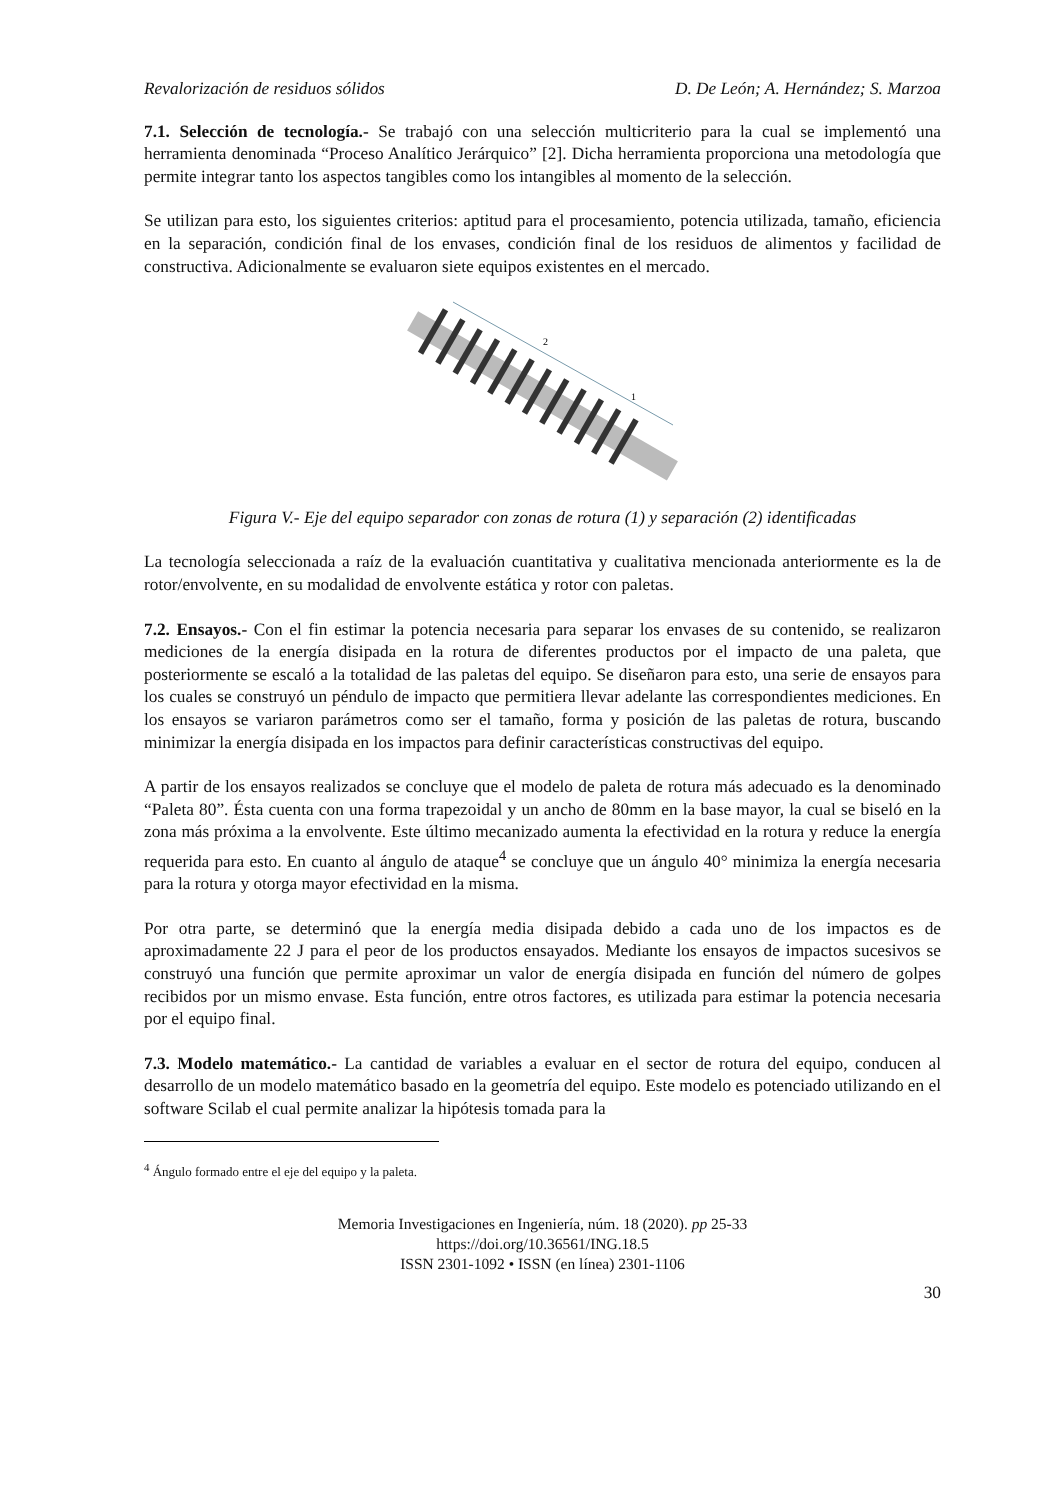Revalorización de residuos sólidos D. De León; A. Hernández; S. Marzoa
7.1. Selección de tecnología.- Se trabajó con una selección multicriterio para la cual se implementó una herramienta denominada “Proceso Analítico Jerárquico” [2]. Dicha herramienta proporciona una metodología que permite integrar tanto los aspectos tangibles como los intangibles al momento de la selección.
Se utilizan para esto, los siguientes criterios: aptitud para el procesamiento, potencia utilizada, tamaño, eficiencia en la separación, condición final de los envases, condición final de los residuos de alimentos y facilidad de constructiva. Adicionalmente se evaluaron siete equipos existentes en el mercado.
2
1
Figura V.- Eje del equipo separador con zonas de rotura (1) y separación (2) identificadas
La tecnología seleccionada a raíz de la evaluación cuantitativa y cualitativa mencionada anteriormente es la de rotor/envolvente, en su modalidad de envolvente estática y rotor con paletas.
7.2. Ensayos.- Con el fin estimar la potencia necesaria para separar los envases de su contenido, se realizaron mediciones de la energía disipada en la rotura de diferentes productos por el impacto de una paleta, que posteriormente se escaló a la totalidad de las paletas del equipo. Se diseñaron para esto, una serie de ensayos para los cuales se construyó un péndulo de impacto que permitiera llevar adelante las correspondientes mediciones. En los ensayos se variaron parámetros como ser el tamaño, forma y posición de las paletas de rotura, buscando minimizar la energía disipada en los impactos para definir características constructivas del equipo.
A partir de los ensayos realizados se concluye que el modelo de paleta de rotura más adecuado es la denominado “Paleta 80”. Ésta cuenta con una forma trapezoidal y un ancho de 80mm en la base mayor, la cual se biseló en la zona más próxima a la envolvente. Este último mecanizado aumenta la efectividad en la rotura y reduce la energía requerida para esto. En cuanto al ángulo de ataque<sup>4</sup> se concluye que un ángulo 40° minimiza la energía necesaria para la rotura y otorga mayor efectividad en la misma.
Por otra parte, se determinó que la energía media disipada debido a cada uno de los impactos es de aproximadamente 22 J para el peor de los productos ensayados. Mediante los ensayos de impactos sucesivos se construyó una función que permite aproximar un valor de energía disipada en función del número de golpes recibidos por un mismo envase. Esta función, entre otros factores, es utilizada para estimar la potencia necesaria por el equipo final.
7.3. Modelo matemático.- La cantidad de variables a evaluar en el sector de rotura del equipo, conducen al desarrollo de un modelo matemático basado en la geometría del equipo. Este modelo es potenciado utilizando en el software Scilab el cual permite analizar la hipótesis tomada para la
<sup>4</sup> Ángulo formado entre el eje del equipo y la paleta.
Memoria Investigaciones en Ingeniería, núm. 18 (2020). pp 25-33
https://doi.org/10.36561/ING.18.5
ISSN 2301-1092 • ISSN (en línea) 2301-1106
30